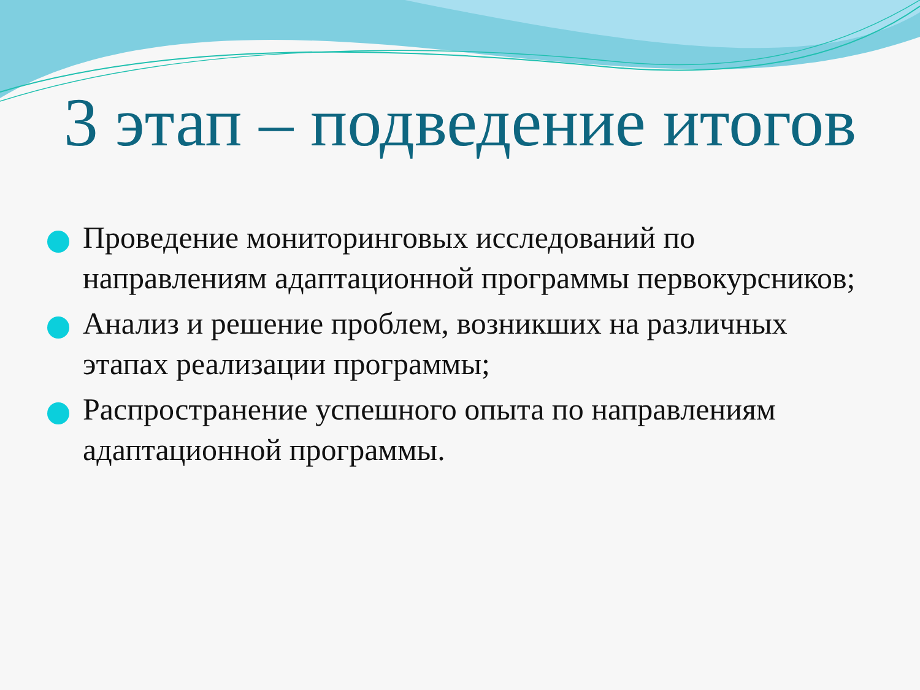3 этап – подведение итогов
Проведение мониторинговых исследований по направлениям адаптационной программы первокурсников;
Анализ и решение проблем, возникших на различных этапах реализации программы;
Распространение успешного опыта по направлениям адаптационной программы.